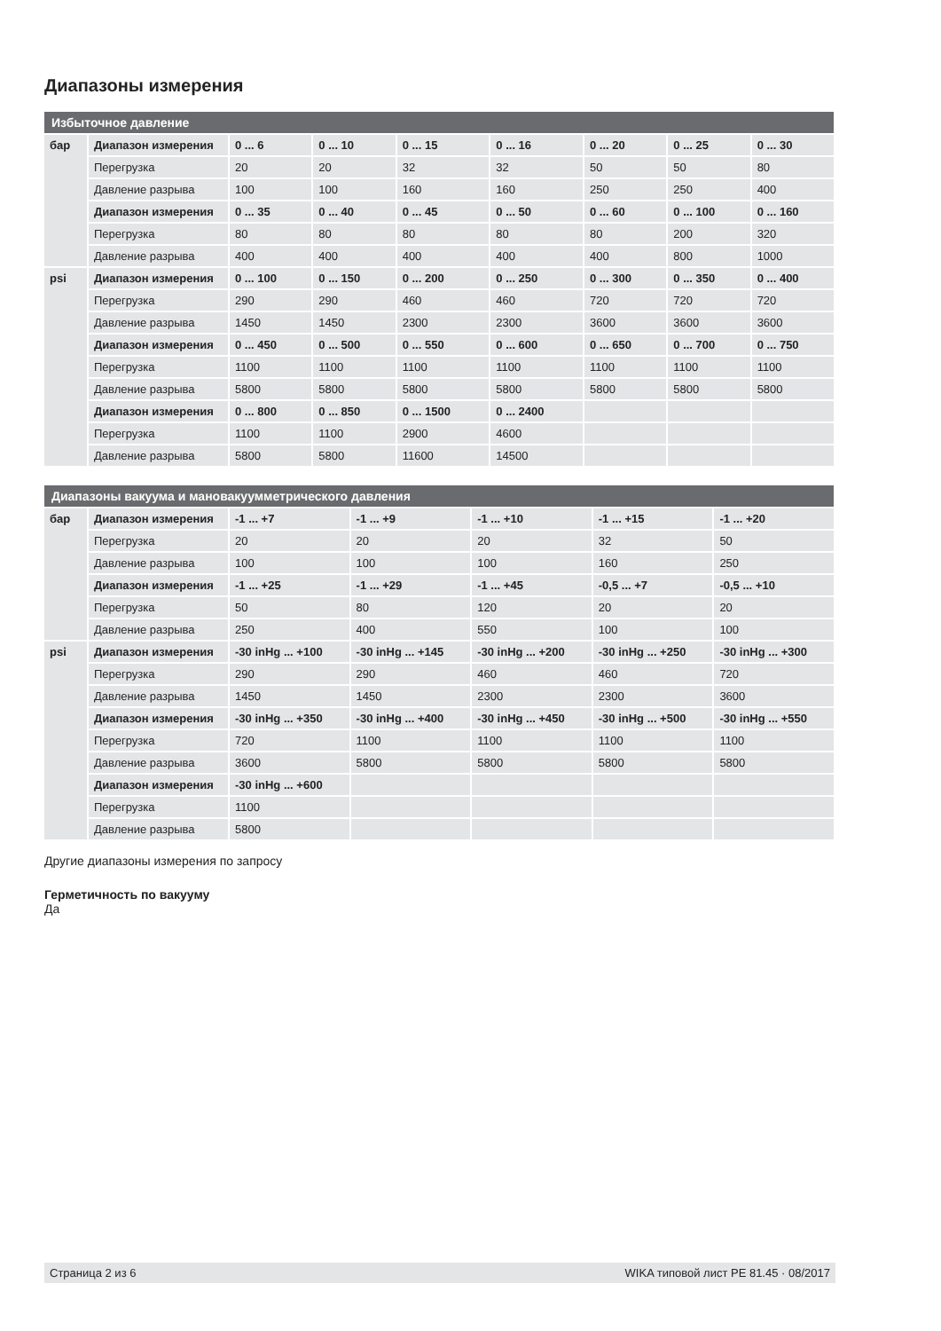Диапазоны измерения
| Избыточное давление | | | | | | | | |
| --- | --- | --- | --- | --- | --- | --- | --- | --- |
| бар | Диапазон измерения | 0 ... 6 | 0 ... 10 | 0 ... 15 | 0 ... 16 | 0 ... 20 | 0 ... 25 | 0 ... 30 |
| | Перегрузка | 20 | 20 | 32 | 32 | 50 | 50 | 80 |
| | Давление разрыва | 100 | 100 | 160 | 160 | 250 | 250 | 400 |
| | Диапазон измерения | 0 ... 35 | 0 ... 40 | 0 ... 45 | 0 ... 50 | 0 ... 60 | 0 ... 100 | 0 ... 160 |
| | Перегрузка | 80 | 80 | 80 | 80 | 80 | 200 | 320 |
| | Давление разрыва | 400 | 400 | 400 | 400 | 400 | 800 | 1000 |
| psi | Диапазон измерения | 0 ... 100 | 0 ... 150 | 0 ... 200 | 0 ... 250 | 0 ... 300 | 0 ... 350 | 0 ... 400 |
| | Перегрузка | 290 | 290 | 460 | 460 | 720 | 720 | 720 |
| | Давление разрыва | 1450 | 1450 | 2300 | 2300 | 3600 | 3600 | 3600 |
| | Диапазон измерения | 0 ... 450 | 0 ... 500 | 0 ... 550 | 0 ... 600 | 0 ... 650 | 0 ... 700 | 0 ... 750 |
| | Перегрузка | 1100 | 1100 | 1100 | 1100 | 1100 | 1100 | 1100 |
| | Давление разрыва | 5800 | 5800 | 5800 | 5800 | 5800 | 5800 | 5800 |
| | Диапазон измерения | 0 ... 800 | 0 ... 850 | 0 ... 1500 | 0 ... 2400 | | | |
| | Перегрузка | 1100 | 1100 | 2900 | 4600 | | | |
| | Давление разрыва | 5800 | 5800 | 11600 | 14500 | | | |
| Диапазоны вакуума и мановакуумметрического давления | | | | | | |
| --- | --- | --- | --- | --- | --- | --- |
| бар | Диапазон измерения | -1 ... +7 | -1 ... +9 | -1 ... +10 | -1 ... +15 | -1 ... +20 |
| | Перегрузка | 20 | 20 | 20 | 32 | 50 |
| | Давление разрыва | 100 | 100 | 100 | 160 | 250 |
| | Диапазон измерения | -1 ... +25 | -1 ... +29 | -1 ... +45 | -0,5 ... +7 | -0,5 ... +10 |
| | Перегрузка | 50 | 80 | 120 | 20 | 20 |
| | Давление разрыва | 250 | 400 | 550 | 100 | 100 |
| psi | Диапазон измерения | -30 inHg ... +100 | -30 inHg ... +145 | -30 inHg ... +200 | -30 inHg ... +250 | -30 inHg ... +300 |
| | Перегрузка | 290 | 290 | 460 | 460 | 720 |
| | Давление разрыва | 1450 | 1450 | 2300 | 2300 | 3600 |
| | Диапазон измерения | -30 inHg ... +350 | -30 inHg ... +400 | -30 inHg ... +450 | -30 inHg ... +500 | -30 inHg ... +550 |
| | Перегрузка | 720 | 1100 | 1100 | 1100 | 1100 |
| | Давление разрыва | 3600 | 5800 | 5800 | 5800 | 5800 |
| | Диапазон измерения | -30 inHg ... +600 | | | | |
| | Перегрузка | 1100 | | | | |
| | Давление разрыва | 5800 | | | | |
Другие диапазоны измерения по запросу
Герметичность по вакууму
Да
Страница 2 из 6 WIKA типовой лист PE 81.45 · 08/2017